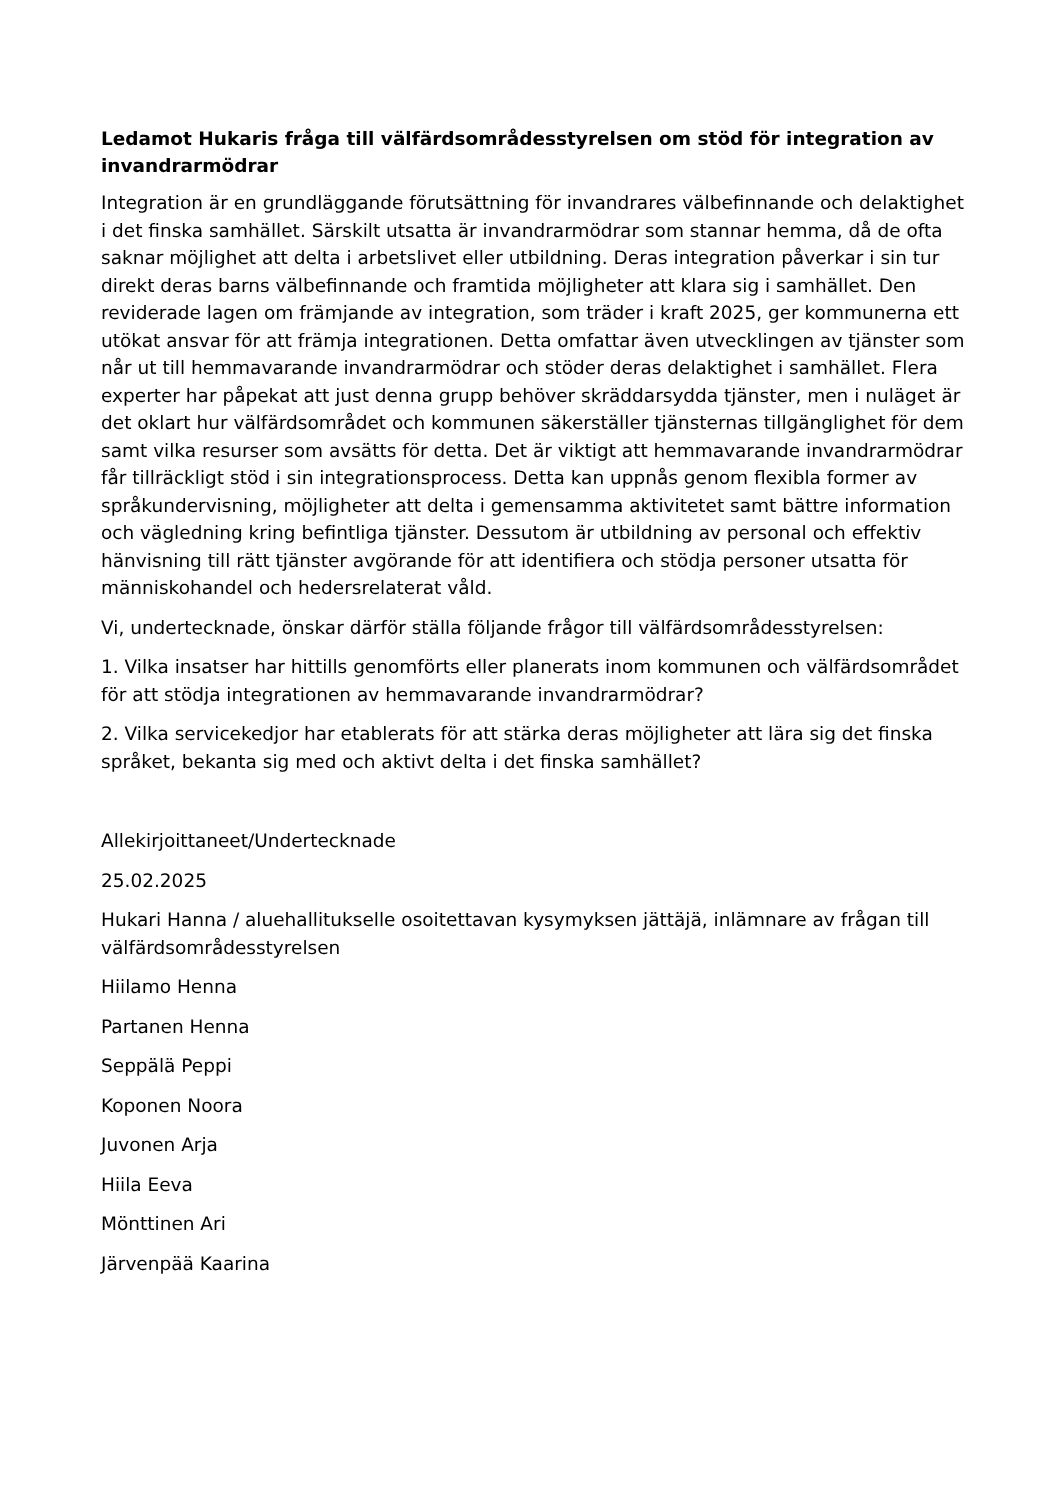Ledamot Hukaris fråga till välfärdsområdesstyrelsen om stöd för integration av invandrarmödrar
Integration är en grundläggande förutsättning för invandrares välbefinnande och delaktighet i det finska samhället. Särskilt utsatta är invandrarmödrar som stannar hemma, då de ofta saknar möjlighet att delta i arbetslivet eller utbildning. Deras integration påverkar i sin tur direkt deras barns välbefinnande och framtida möjligheter att klara sig i samhället. Den reviderade lagen om främjande av integration, som träder i kraft 2025, ger kommunerna ett utökat ansvar för att främja integrationen. Detta omfattar även utvecklingen av tjänster som når ut till hemmavarande invandrarmödrar och stöder deras delaktighet i samhället. Flera experter har påpekat att just denna grupp behöver skräddarsydda tjänster, men i nuläget är det oklart hur välfärdsområdet och kommunen säkerställer tjänsternas tillgänglighet för dem samt vilka resurser som avsätts för detta. Det är viktigt att hemmavarande invandrarmödrar får tillräckligt stöd i sin integrationsprocess. Detta kan uppnås genom flexibla former av språkundervisning, möjligheter att delta i gemensamma aktivitetet samt bättre information och vägledning kring befintliga tjänster. Dessutom är utbildning av personal och effektiv hänvisning till rätt tjänster avgörande för att identifiera och stödja personer utsatta för människohandel och hedersrelaterat våld.
Vi, undertecknade, önskar därför ställa följande frågor till välfärdsområdesstyrelsen:
1. Vilka insatser har hittills genomförts eller planerats inom kommunen och välfärdsområdet för att stödja integrationen av hemmavarande invandrarmödrar?
2. Vilka servicekedjor har etablerats för att stärka deras möjligheter att lära sig det finska språket, bekanta sig med och aktivt delta i det finska samhället?
Allekirjoittaneet/Undertecknade
25.02.2025
Hukari Hanna / aluehallitukselle osoitettavan kysymyksen jättäjä, inlämnare av frågan till välfärdsområdesstyrelsen
Hiilamo Henna
Partanen Henna
Seppälä Peppi
Koponen Noora
Juvonen Arja
Hiila Eeva
Mönttinen Ari
Järvenpää Kaarina